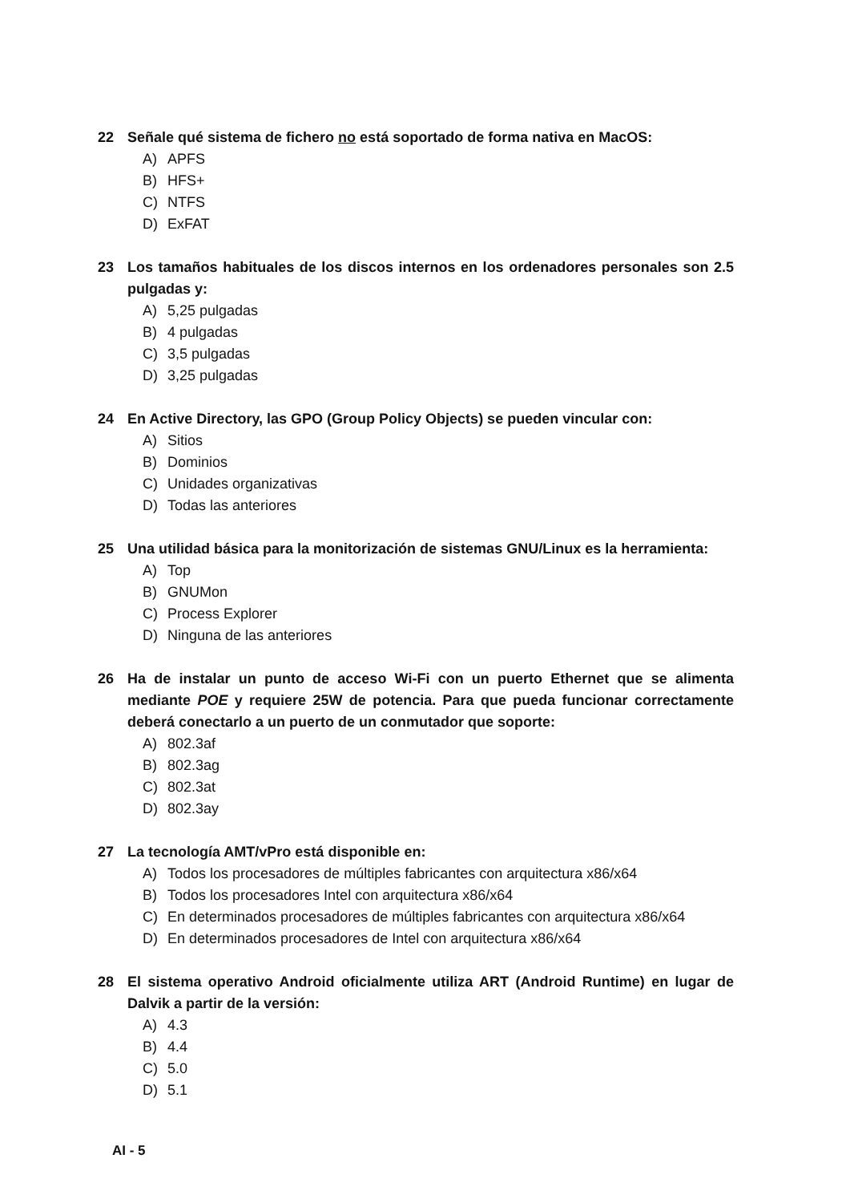22 Señale qué sistema de fichero no está soportado de forma nativa en MacOS:
A) APFS
B) HFS+
C) NTFS
D) ExFAT
23 Los tamaños habituales de los discos internos en los ordenadores personales son 2.5 pulgadas y:
A) 5,25 pulgadas
B) 4 pulgadas
C) 3,5 pulgadas
D) 3,25 pulgadas
24 En Active Directory, las GPO (Group Policy Objects) se pueden vincular con:
A) Sitios
B) Dominios
C) Unidades organizativas
D) Todas las anteriores
25 Una utilidad básica para la monitorización de sistemas GNU/Linux es la herramienta:
A) Top
B) GNUMon
C) Process Explorer
D) Ninguna de las anteriores
26 Ha de instalar un punto de acceso Wi-Fi con un puerto Ethernet que se alimenta mediante POE y requiere 25W de potencia. Para que pueda funcionar correctamente deberá conectarlo a un puerto de un conmutador que soporte:
A) 802.3af
B) 802.3ag
C) 802.3at
D) 802.3ay
27 La tecnología AMT/vPro está disponible en:
A) Todos los procesadores de múltiples fabricantes con arquitectura x86/x64
B) Todos los procesadores Intel con arquitectura x86/x64
C) En determinados procesadores de múltiples fabricantes con arquitectura x86/x64
D) En determinados procesadores de Intel con arquitectura x86/x64
28 El sistema operativo Android oficialmente utiliza ART (Android Runtime) en lugar de Dalvik a partir de la versión:
A) 4.3
B) 4.4
C) 5.0
D) 5.1
AI - 5